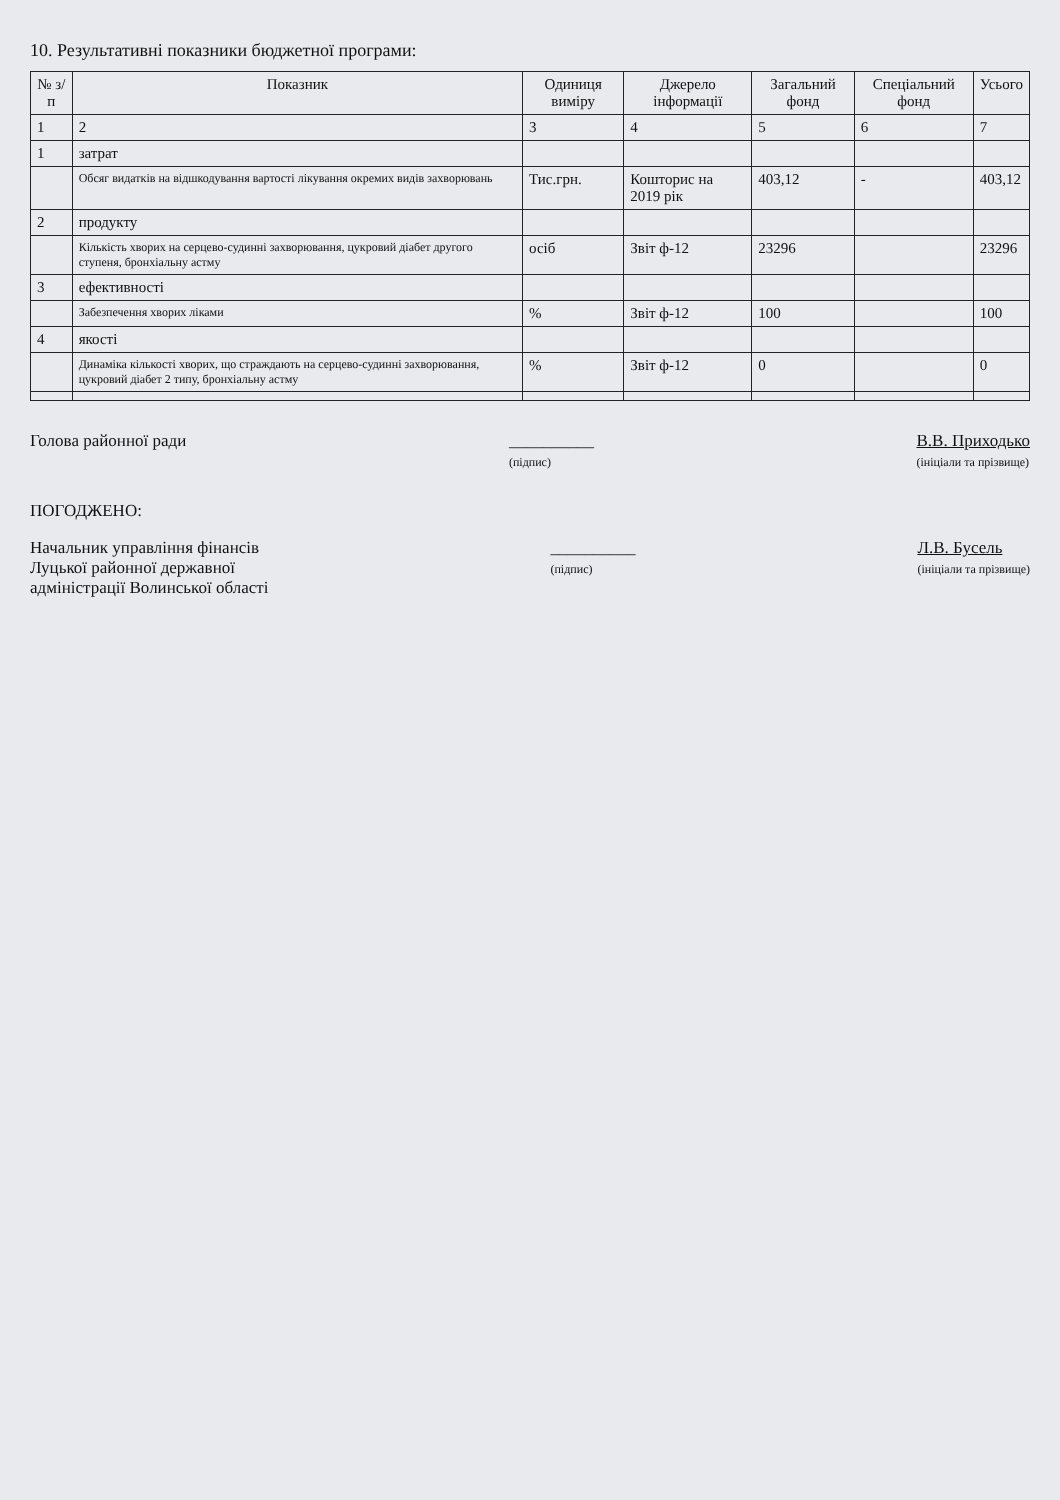10. Результативні показники бюджетної програми:
| № з/п | Показник | Одиниця виміру | Джерело інформації | Загальний фонд | Спеціальний фонд | Усього |
| --- | --- | --- | --- | --- | --- | --- |
| 1 | 2 | 3 | 4 | 5 | 6 | 7 |
| 1 | затрат | | | | | |
| | Обсяг видатків на відшкодування вартості лікування окремих видів захворювань | Тис.грн. | Кошторис на 2019 рік | 403,12 | - | 403,12 |
| 2 | продукту | | | | | |
| | Кількість хворих на серцево-судинні захворювання, цукровий діабет другого ступеня, бронхіальну астму | осіб | Звіт ф-12 | 23296 | | 23296 |
| 3 | ефективності | | | | | |
| | Забезпечення хворих ліками | % | Звіт ф-12 | 100 | | 100 |
| 4 | якості | | | | | |
| | Динаміка кількості хворих, що страждають на серцево-судинні захворювання, цукровий діабет 2 типу, бронхіальну астму | % | Звіт ф-12 | 0 | | 0 |
Голова районної ради __________
(підпис)
В.В. Приходько
(ініціали та прізвище)
ПОГОДЖЕНО:
Начальник управління фінансів
Луцької районної державної
адміністрації Волинської області
__________
(підпис)
Л.В. Бусель
(ініціали та прізвище)